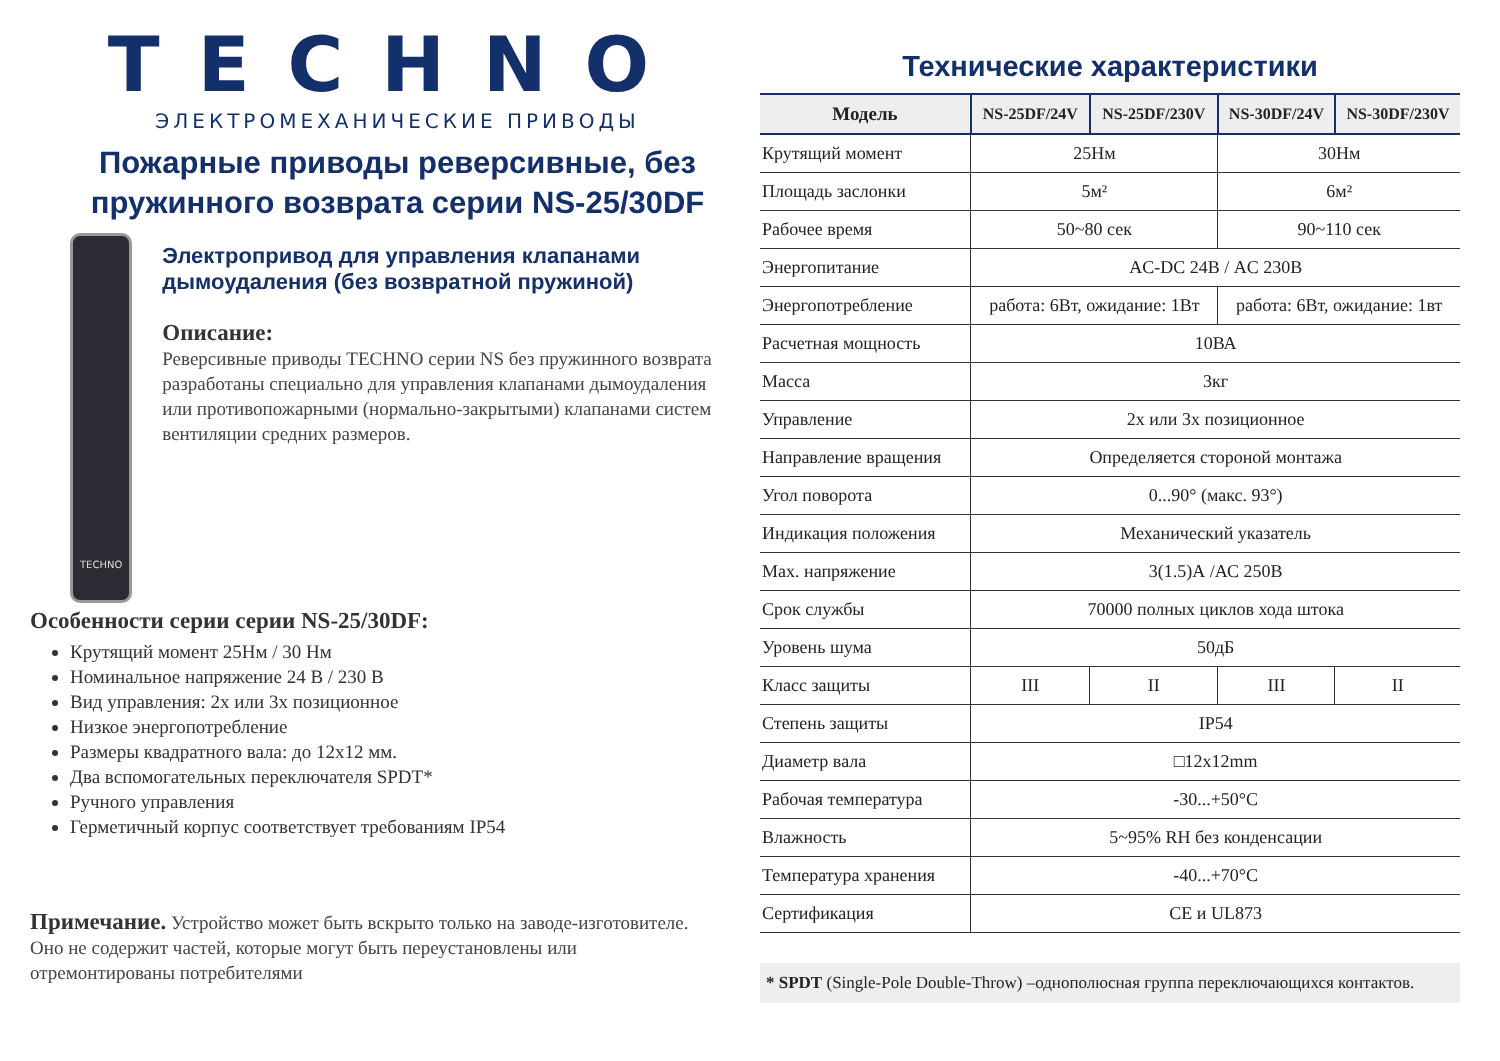TECHNO
ЭЛЕКТРОМЕХАНИЧЕСКИЕ ПРИВОДЫ
Пожарные приводы реверсивные, без пружинного возврата серии NS-25/30DF
TECHNO
Электропривод для управления клапанами дымоудаления (без возвратной пружиной)
Описание:
Реверсивные приводы TECHNO серии NS без пружинного возврата разработаны специально для управления клапанами дымоудаления или противопожарными (нормально-закрытыми) клапанами систем вентиляции средних размеров.
Особенности серии серии NS-25/30DF:
Крутящий момент 25Нм / 30 Нм
Номинальное напряжение 24 В / 230 В
Вид управления: 2х или 3х позиционное
Низкое энергопотребление
Размеры квадратного вала: до 12х12 мм.
Два вспомогательных переключателя SPDT*
Ручного управления
Герметичный корпус соответствует требованиям IP54
Примечание. Устройство может быть вскрыто только на заводе-изготовителе. Оно не содержит частей, которые могут быть переустановлены или отремонтированы потребителями
Технические характеристики
| Модель | NS-25DF/24V | NS-25DF/230V | NS-30DF/24V | NS-30DF/230V |
| --- | --- | --- | --- | --- |
| Крутящий момент | 25Нм | | 30Нм | |
| Площадь заслонки | 5м² | | 6м² | |
| Рабочее время | 50~80 сек | | 90~110 сек | |
| Энергопитание | AC-DC 24В / AC 230В | | | |
| Энергопотребление | работа: 6Вт, ожидание: 1Вт | | работа: 6Вт, ожидание: 1вт | |
| Расчетная мощность | 10ВА | | | |
| Масса | 3кг | | | |
| Управление | 2х или 3х позиционное | | | |
| Направление вращения | Определяется стороной монтажа | | | |
| Угол поворота | 0...90° (макс. 93°) | | | |
| Индикация положения | Механический указатель | | | |
| Max. напряжение | 3(1.5)А /АС 250В | | | |
| Срок службы | 70000 полных циклов хода штока | | | |
| Уровень шума | 50дБ | | | |
| Класс защиты | III | II | III | II |
| Степень защиты | IP54 | | | |
| Диаметр вала | □12x12mm | | | |
| Рабочая температура | -30...+50°C | | | |
| Влажность | 5~95% RH без конденсации | | | |
| Температура хранения | -40...+70°C | | | |
| Сертификация | CE и UL873 | | | |
* SPDT (Single-Pole Double-Throw) –однополюсная группа переключающихся контактов.